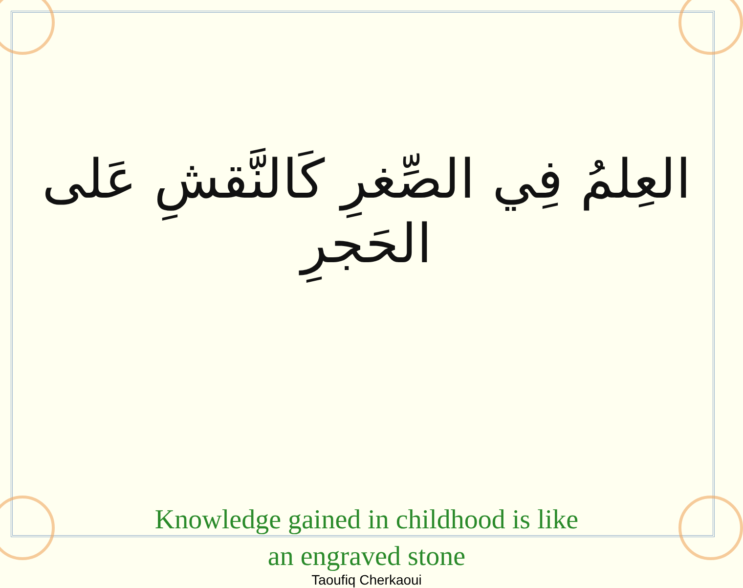العِلمُ فِي الصِّغرِ كَالنَّقشِ عَلى الحَجرِ
Knowledge gained in childhood is like
an engraved stone
Taoufiq Cherkaoui